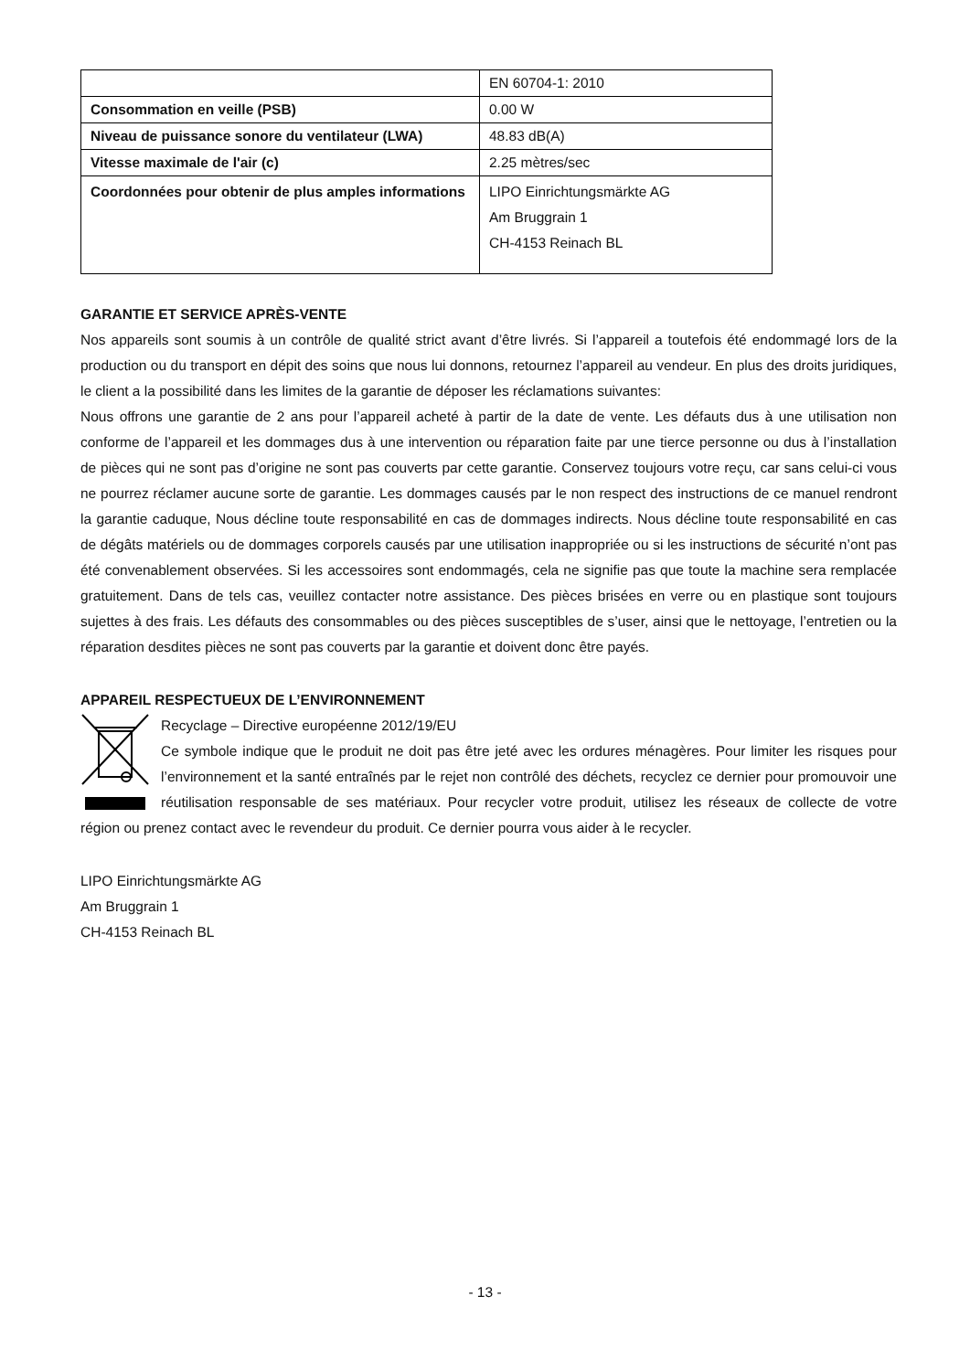| | EN 60704-1: 2010 |
| Consommation en veille (PSB) | 0.00 W |
| Niveau de puissance sonore du ventilateur (LWA) | 48.83 dB(A) |
| Vitesse maximale de l'air (c) | 2.25 mètres/sec |
| Coordonnées pour obtenir de plus amples informations | LIPO Einrichtungsmärkte AG Am Bruggrain 1 CH-4153 Reinach BL |
GARANTIE ET SERVICE APRÈS-VENTE
Nos appareils sont soumis à un contrôle de qualité strict avant d’être livrés. Si l’appareil a toutefois été endommagé lors de la production ou du transport en dépit des soins que nous lui donnons, retournez l’appareil au vendeur. En plus des droits juridiques, le client a la possibilité dans les limites de la garantie de déposer les réclamations suivantes:
Nous offrons une garantie de 2 ans pour l’appareil acheté à partir de la date de vente. Les défauts dus à une utilisation non conforme de l’appareil et les dommages dus à une intervention ou réparation faite par une tierce personne ou dus à l’installation de pièces qui ne sont pas d’origine ne sont pas couverts par cette garantie. Conservez toujours votre reçu, car sans celui-ci vous ne pourrez réclamer aucune sorte de garantie. Les dommages causés par le non respect des instructions de ce manuel rendront la garantie caduque, Nous décline toute responsabilité en cas de dommages indirects. Nous décline toute responsabilité en cas de dégâts matériels ou de dommages corporels causés par une utilisation inappropriée ou si les instructions de sécurité n’ont pas été convenablement observées. Si les accessoires sont endommagés, cela ne signifie pas que toute la machine sera remplacée gratuitement. Dans de tels cas, veuillez contacter notre assistance. Des pièces brisées en verre ou en plastique sont toujours sujettes à des frais. Les défauts des consommables ou des pièces susceptibles de s’user, ainsi que le nettoyage, l’entretien ou la réparation desdites pièces ne sont pas couverts par la garantie et doivent donc être payés.
APPAREIL RESPECTUEUX DE L’ENVIRONNEMENT
Recyclage – Directive européenne 2012/19/EU
Ce symbole indique que le produit ne doit pas être jeté avec les ordures ménagères. Pour limiter les risques pour l’environnement et la santé entraînés par le rejet non contrôlé des déchets, recyclez ce dernier pour promouvoir une réutilisation responsable de ses matériaux. Pour recycler votre produit, utilisez les réseaux de collecte de votre région ou prenez contact avec le revendeur du produit. Ce dernier pourra vous aider à le recycler.
LIPO Einrichtungsmärkte AG
Am Bruggrain 1
CH-4153 Reinach BL
- 13 -